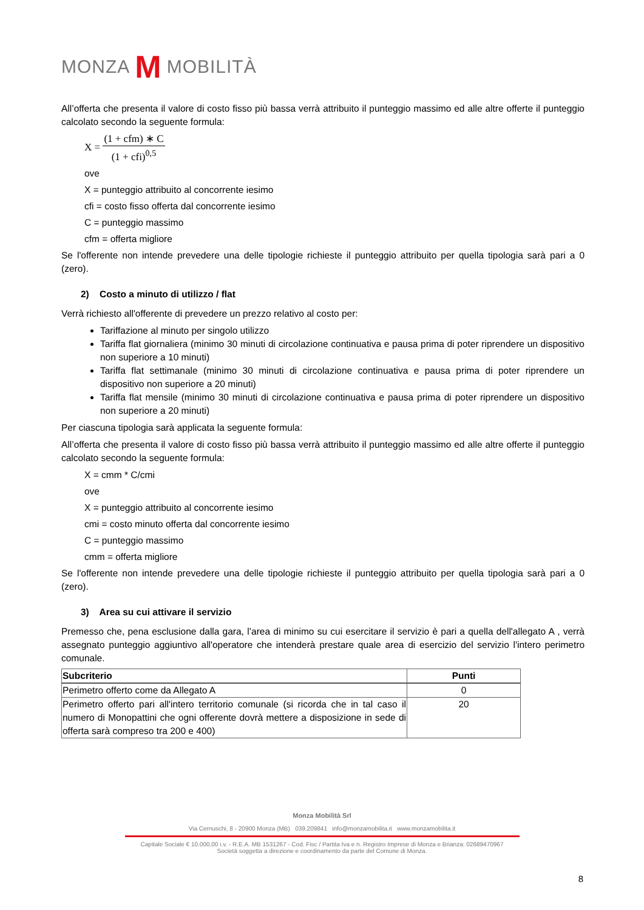MONZA M MOBILITÀ
All’offerta che presenta il valore di costo fisso più bassa verrà attribuito il punteggio massimo ed alle altre offerte il punteggio calcolato secondo la seguente formula:
X = (1 + cfm) ∗ C (1 + cfi)<sup>0,5</sup>
ove
X = punteggio attribuito al concorrente iesimo
cfi = costo fisso offerta dal concorrente iesimo
C = punteggio massimo
cfm = offerta migliore
Se l'offerente non intende prevedere una delle tipologie richieste il punteggio attribuito per quella tipologia sarà pari a 0 (zero).
2) Costo a minuto di utilizzo / flat
Verrà richiesto all'offerente di prevedere un prezzo relativo al costo per:
Tariffazione al minuto per singolo utilizzo
Tariffa flat giornaliera (minimo 30 minuti di circolazione continuativa e pausa prima di poter riprendere un dispositivo non superiore a 10 minuti)
Tariffa flat settimanale (minimo 30 minuti di circolazione continuativa e pausa prima di poter riprendere un dispositivo non superiore a 20 minuti)
Tariffa flat mensile (minimo 30 minuti di circolazione continuativa e pausa prima di poter riprendere un dispositivo non superiore a 20 minuti)
Per ciascuna tipologia sarà applicata la seguente formula:
All’offerta che presenta il valore di costo fisso più bassa verrà attribuito il punteggio massimo ed alle altre offerte il punteggio calcolato secondo la seguente formula:
X = cmm * C/cmi
ove
X = punteggio attribuito al concorrente iesimo
cmi = costo minuto offerta dal concorrente iesimo
C = punteggio massimo
cmm = offerta migliore
Se l'offerente non intende prevedere una delle tipologie richieste il punteggio attribuito per quella tipologia sarà pari a 0 (zero).
3) Area su cui attivare il servizio
Premesso che, pena esclusione dalla gara, l’area di minimo su cui esercitare il servizio è pari a quella dell'allegato A , verrà assegnato punteggio aggiuntivo all'operatore che intenderà prestare quale area di esercizio del servizio l'intero perimetro comunale.
| Subcriterio | Punti |
| --- | --- |
| Perimetro offerto come da Allegato A | 0 |
| Perimetro offerto pari all'intero territorio comunale (si ricorda che in tal caso il numero di Monopattini che ogni offerente dovrà mettere a disposizione in sede di offerta sarà compreso tra 200 e 400) | 20 |
Monza Mobilità Srl
Via Cernuschi, 8 - 20900 Monza (MB) 039.209841 info@monzamobilita.it www.monzamobilita.it
Capitale Sociale € 10.000,00 i.v. - R.E.A. MB 1531267 - Cod. Fisc / Partita Iva e n. Registro Imprese di Monza e Brianza: 02689470967
Società soggetta a direzione e coordinamento da parte del Comune di Monza.
8